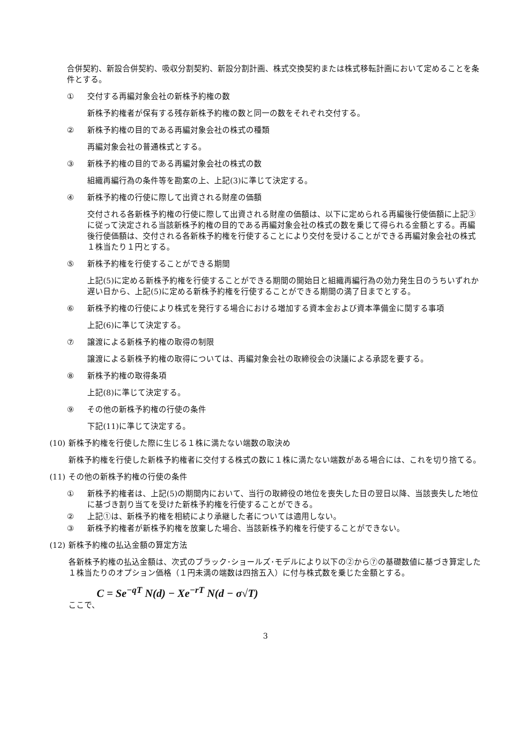合併契約、新設合併契約、吸収分割契約、新設分割計画、株式交換契約または株式移転計画において定めることを条件とする。
① 交付する再編対象会社の新株予約権の数
新株予約権者が保有する残存新株予約権の数と同一の数をそれぞれ交付する。
② 新株予約権の目的である再編対象会社の株式の種類
再編対象会社の普通株式とする。
③ 新株予約権の目的である再編対象会社の株式の数
組織再編行為の条件等を勘案の上、上記(3)に準じて決定する。
④ 新株予約権の行使に際して出資される財産の価額
交付される各新株予約権の行使に際して出資される財産の価額は、以下に定められる再編後行使価額に上記③に従って決定される当該新株予約権の目的である再編対象会社の株式の数を乗じて得られる金額とする。再編後行使価額は、交付される各新株予約権を行使することにより交付を受けることができる再編対象会社の株式１株当たり１円とする。
⑤ 新株予約権を行使することができる期間
上記(5)に定める新株予約権を行使することができる期間の開始日と組織再編行為の効力発生日のうちいずれか遅い日から、上記(5)に定める新株予約権を行使することができる期間の満了日までとする。
⑥ 新株予約権の行使により株式を発行する場合における増加する資本金および資本準備金に関する事項
上記(6)に準じて決定する。
⑦ 譲渡による新株予約権の取得の制限
譲渡による新株予約権の取得については、再編対象会社の取締役会の決議による承認を要する。
⑧ 新株予約権の取得条項
上記(8)に準じて決定する。
⑨ その他の新株予約権の行使の条件
下記(11)に準じて決定する。
(10) 新株予約権を行使した際に生じる１株に満たない端数の取決め
新株予約権を行使した新株予約権者に交付する株式の数に１株に満たない端数がある場合には、これを切り捨てる。
(11) その他の新株予約権の行使の条件
① 新株予約権者は、上記(5)の期間内において、当行の取締役の地位を喪失した日の翌日以降、当該喪失した地位に基づき割り当てを受けた新株予約権を行使することができる。
② 上記①は、新株予約権を相続により承継した者については適用しない。
③ 新株予約権者が新株予約権を放棄した場合、当該新株予約権を行使することができない。
(12) 新株予約権の払込金額の算定方法
各新株予約権の払込金額は、次式のブラック･ショールズ･モデルにより以下の②から⑦の基礎数値に基づき算定した１株当たりのオプション価格（１円未満の端数は四捨五入）に付与株式数を乗じた金額とする。
C = Se<sup>−qT</sup> N(d) − Xe<sup>−rT</sup> N(d − σ√T)
ここで、
3